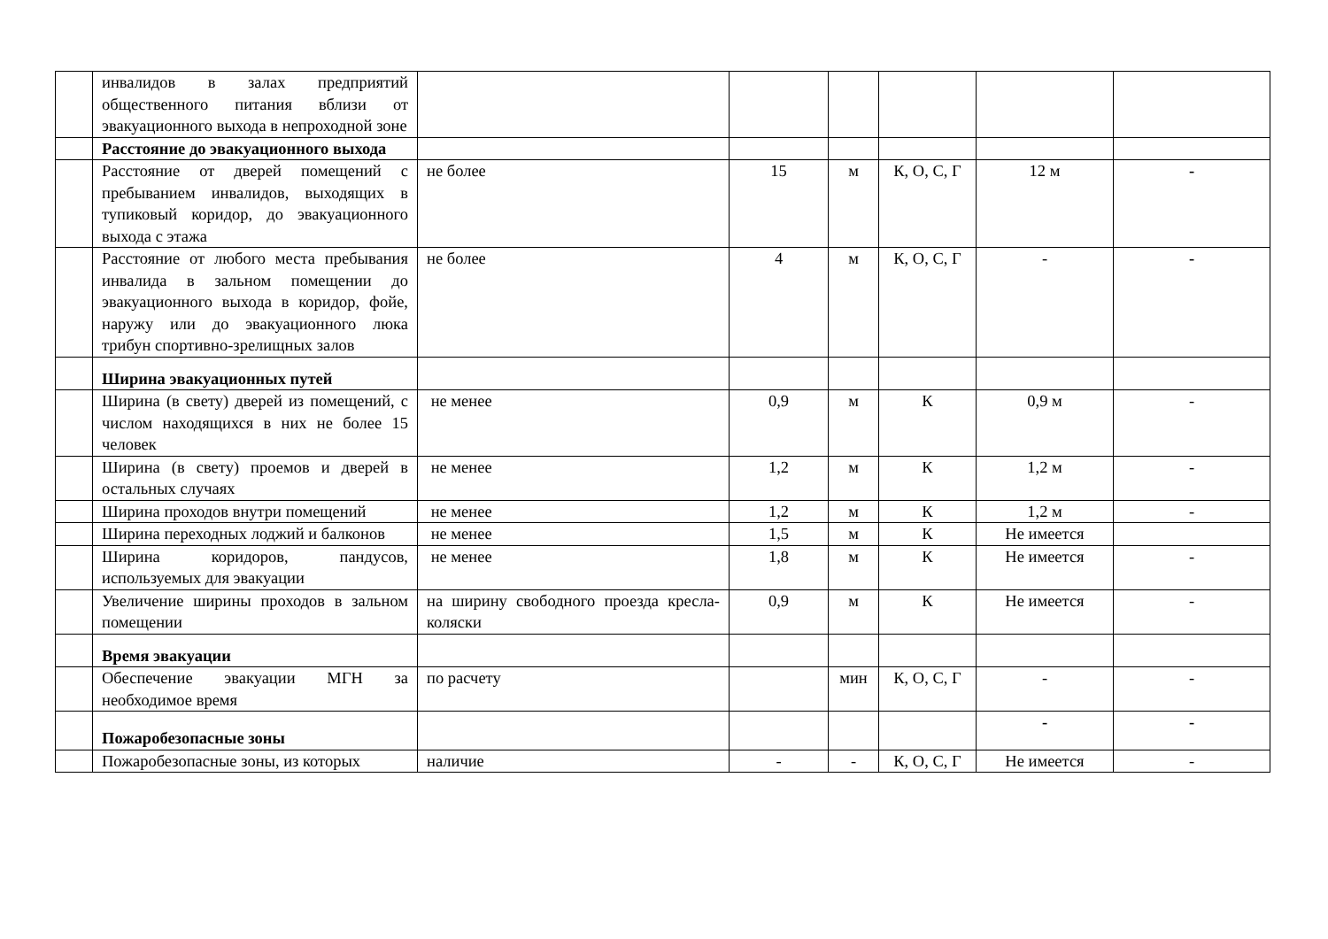| | инвалидов в залах предприятий общественного питания вблизи от эвакуационного выхода в непроходной зоне | | | | | | |
| | Расстояние до эвакуационного выхода | | | | | | |
| | Расстояние от дверей помещений с пребыванием инвалидов, выходящих в тупиковый коридор, до эвакуационного выхода с этажа | не более | 15 | м | К, О, С, Г | 12 м | - |
| | Расстояние от любого места пребывания инвалида в зальном помещении до эвакуационного выхода в коридор, фойе, наружу или до эвакуационного люка трибун спортивно-зрелищных залов | не более | 4 | м | К, О, С, Г | - | - |
| | Ширина эвакуационных путей | | | | | | |
| | Ширина (в свету) дверей из помещений, с числом находящихся в них не более 15 человек | не менее | 0,9 | м | К | 0,9 м | - |
| | Ширина (в свету) проемов и дверей в остальных случаях | не менее | 1,2 | м | К | 1,2 м | - |
| | Ширина проходов внутри помещений | не менее | 1,2 | м | К | 1,2 м | - |
| | Ширина переходных лоджий и балконов | не менее | 1,5 | м | К | Не имеется | |
| | Ширина коридоров, пандусов, используемых для эвакуации | не менее | 1,8 | м | К | Не имеется | - |
| | Увеличение ширины проходов в зальном помещении | на ширину свободного проезда кресла-коляски | 0,9 | м | К | Не имеется | - |
| | Время эвакуации | | | | | | |
| | Обеспечение эвакуации МГН за необходимое время | по расчету | | мин | К, О, С, Г | - | - |
| | Пожаробезопасные зоны | | | | | - | - |
| | Пожаробезопасные зоны, из которых | наличие | - | - | К, О, С, Г | Не имеется | - |